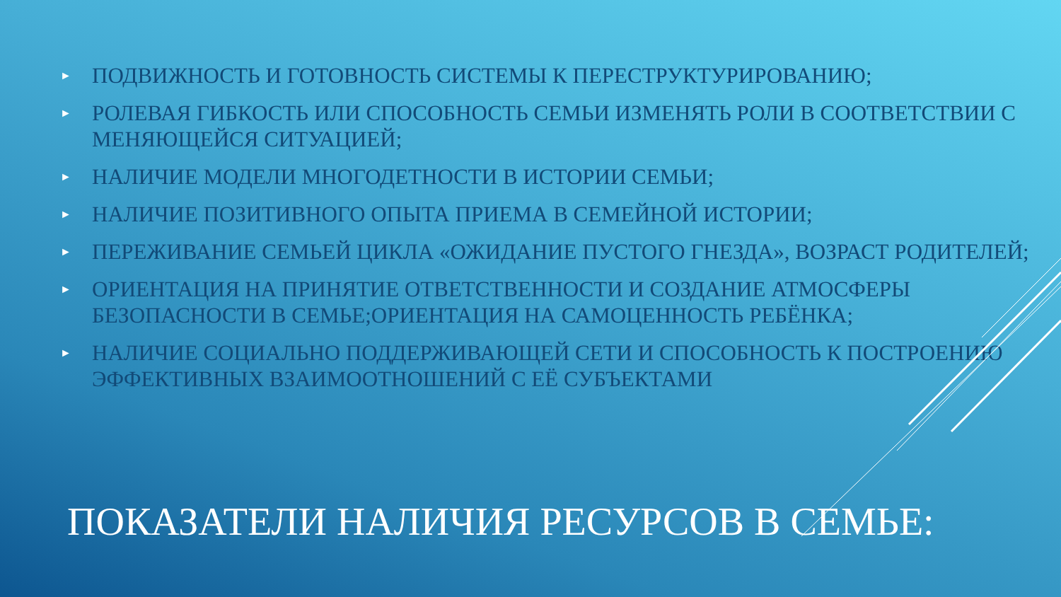► ПОДВИЖНОСТЬ И ГОТОВНОСТЬ СИСТЕМЫ К ПЕРЕСТРУКТУРИРОВАНИЮ;
► РОЛЕВАЯ ГИБКОСТЬ ИЛИ СПОСОБНОСТЬ СЕМЬИ ИЗМЕНЯТЬ РОЛИ В СООТВЕТСТВИИ С МЕНЯЮЩЕЙСЯ СИТУАЦИЕЙ;
► НАЛИЧИЕ МОДЕЛИ МНОГОДЕТНОСТИ В ИСТОРИИ СЕМЬИ;
► НАЛИЧИЕ ПОЗИТИВНОГО ОПЫТА ПРИЕМА В СЕМЕЙНОЙ ИСТОРИИ;
► ПЕРЕЖИВАНИЕ СЕМЬЕЙ ЦИКЛА «ОЖИДАНИЕ ПУСТОГО ГНЕЗДА», ВОЗРАСТ РОДИТЕЛЕЙ;
► ОРИЕНТАЦИЯ НА ПРИНЯТИЕ ОТВЕТСТВЕННОСТИ И СОЗДАНИЕ АТМОСФЕРЫ БЕЗОПАСНОСТИ В СЕМЬЕ;ОРИЕНТАЦИЯ НА САМОЦЕННОСТЬ РЕБЁНКА;
► НАЛИЧИЕ СОЦИАЛЬНО ПОДДЕРЖИВАЮЩЕЙ СЕТИ И СПОСОБНОСТЬ К ПОСТРОЕНИЮ ЭФФЕКТИВНЫХ ВЗАИМООТНОШЕНИЙ С ЕЁ СУБЪЕКТАМИ
ПОКАЗАТЕЛИ НАЛИЧИЯ РЕСУРСОВ В СЕМЬЕ: